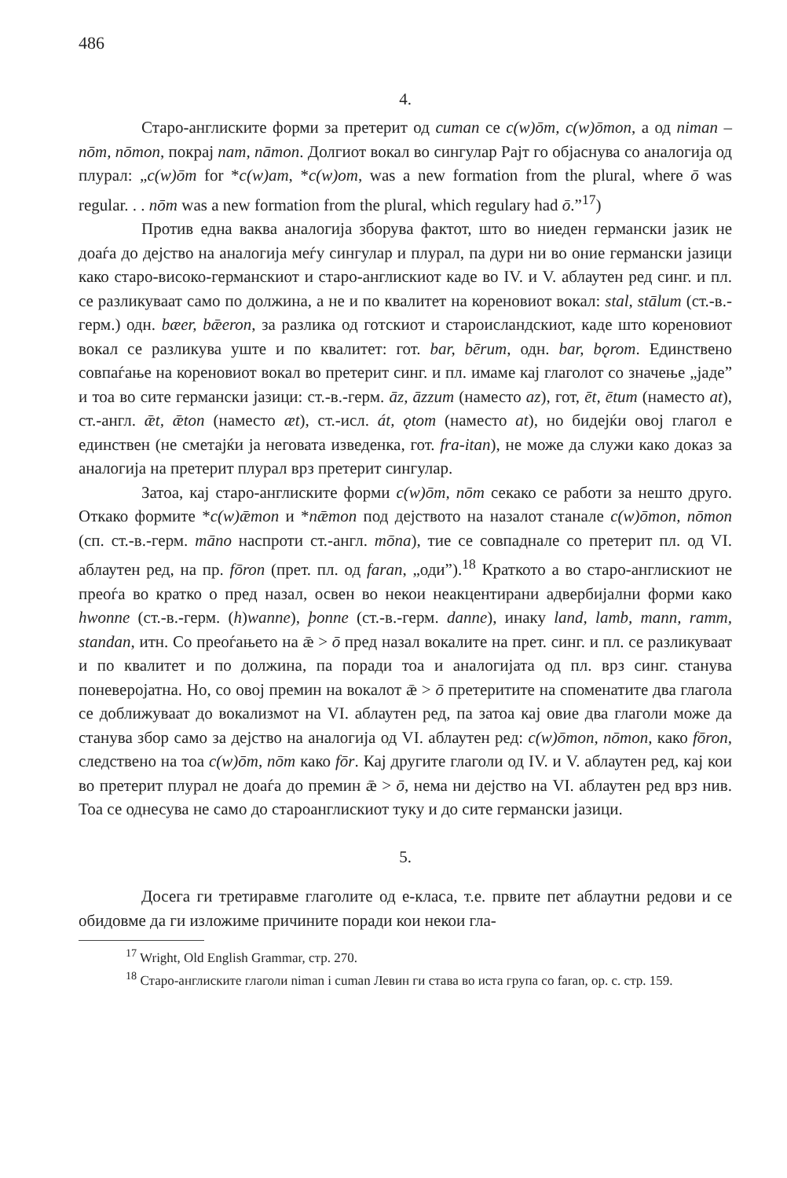486
4.
Старо-англиските форми за претерит од cuman се c(w)ōm, c(w)ōmon, а од niman – nōm, nōmon, покрај nam, nāmon. Долгиот вокал во сингулар Рајт го објаснува со аналогија од плурал: „c(w)ōm for *c(w)am, *c(w)om, was a new formation from the plural, where ō was regular. . . nōm was a new formation from the plural, which regulary had ō.”<sup>17</sup>)
Против една ваква аналогија зборува фактот, што во ниеден германски јазик не доаѓа до дејство на аналогија меѓу сингулар и плурал, па дури ни во оние германски јазици како старо-високо-германскиот и старо-англискиот каде во IV. и V. аблаутен ред синг. и пл. се разликуваат само по должина, а не и по квалитет на кореновиот вокал: stal, stālum (ст.-в.-герм.) одн. bæer, bǣeron, за разлика од готскиот и староисландскиот, каде што кореновиот вокал се разликува уште и по квалитет: гот. bar, bērum, одн. bar, bǫrom. Единствено совпаѓање на кореновиот вокал во претерит синг. и пл. имаме кај глаголот со значење „јаде” и тоа во сите германски јазици: ст.-в.-герм. āz, āzzum (наместо az), гот, ēt, ētum (наместо at), ст.-англ. ǣt, ǣton (наместо æt), ст.-исл. át, ǫtom (наместо at), но бидејќи овој глагол е единствен (не сметајќи ја неговата изведенка, гот. fra-itan), не може да служи како доказ за аналогија на претерит плурал врз претерит сингулар.
Затоа, кај старо-англиските форми c(w)ōm, nōm секако се работи за нешто друго. Откако формите *c(w)ǣmon и *nǣmon под дејството на назалот станале c(w)ōmon, nōmon (сп. ст.-в.-герм. māno наспроти ст.-англ. mōna), тие се совпаднале со претерит пл. од VI. аблаутен ред, на пр. fōron (прет. пл. од faran, „оди”).<sup>18</sup> Краткото а во старо-англискиот не преоѓа во кратко о пред назал, освен во некои неакцентирани адвербијални форми како hwonne (ст.-в.-герм. (h)wanne), þonne (ст.-в.-герм. danne), инаку land, lamb, mann, ramm, standan, итн. Со преоѓањето на ǣ > ō пред назал вокалите на прет. синг. и пл. се разликуваат и по квалитет и по должина, па поради тоа и аналогијата од пл. врз синг. станува поневеројатна. Но, со овој премин на вокалот ǣ > ō претеритите на споменатите два глагола се доближуваат до вокализмот на VI. аблаутен ред, па затоа кај овие два глаголи може да станува збор само за дејство на аналогија од VI. аблаутен ред: c(w)ōmon, nōmon, како fōron, следствено на тоа c(w)ōm, nōm како fōr. Кај другите глаголи од IV. и V. аблаутен ред, кај кои во претерит плурал не доаѓа до премин ǣ > ō, нема ни дејство на VI. аблаутен ред врз нив. Тоа се однесува не само до староанглискиот туку и до сите германски јазици.
5.
Досега ги третиравме глаголите од е-класа, т.е. првите пет аблаутни редови и се обидовме да ги изложиме причините поради кои некои гла-
<sup>17</sup> Wright, Old English Grammar, стр. 270.
<sup>18</sup> Старо-англиските глаголи niman i cuman Левин ги става во иста група со faran, op. c. стр. 159.